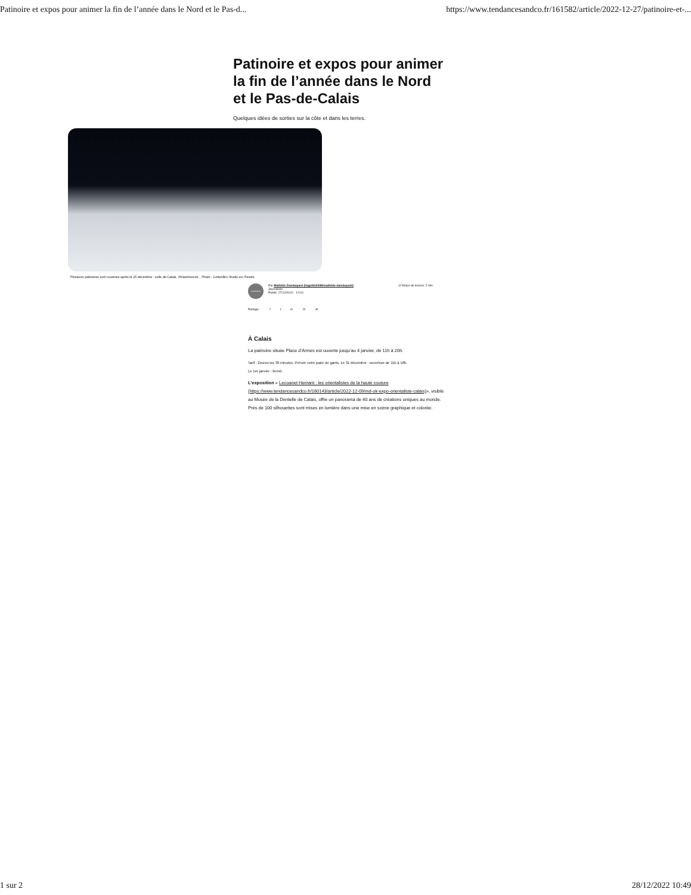Patinoire et expos pour animer la fin de l’année dans le Nord et le Pas-d... https://www.tendancesandco.fr/161582/article/2022-12-27/patinoire-et-...
Patinoire et expos pour animer la fin de l’année dans le Nord et le Pas-de-Calais
Quelques idées de sorties sur la côte et dans les terres.
Plusieurs patinoires sont ouvertes après le 25 décembre : celle de Calais, d'Hazebrouck... Photo : CottonBro Studio sur Pexels.
NordLittoral
Par Mathilde Dambuyant (/tags/612438/mathilde-dambuyant)
Journaliste
Publié: 27/12/2022 - 12:00
◷ Temps de lecture: 2 min
Partage : f t in ☏ ✉
À Calais
La patinoire située Place d’Armes est ouverte jusqu’au 4 janvier, de 11h à 20h.
Tarif : 2euros les 30 minutes. Prévoir votre paire de gants. Le 31 décembre : ouverture de 11h à 18h.
Le 1er janvier : fermé.
L’exposition « Lecoanet Hemant : les orientalistes de la haute couture (https://www.tendancesandco.fr/160143/article/2022-12-09/md-ok-expo-orientaliste-calais)», visible au Musée de la Dentelle de Calais, offre un panorama de 40 ans de créations uniques au monde. Près de 100 silhouettes sont mises en lumière dans une mise en scène graphique et colorée.
1 sur 2 28/12/2022 10:49